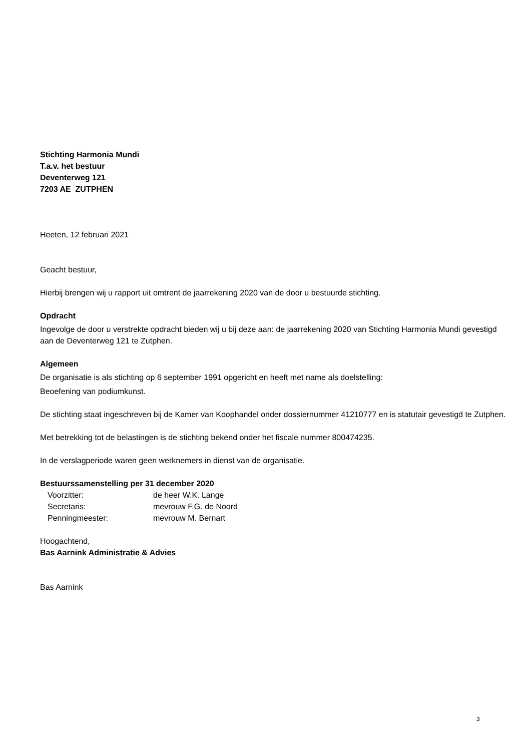Stichting Harmonia Mundi
T.a.v. het bestuur
Deventerweg 121
7203 AE ZUTPHEN
Heeten, 12 februari 2021
Geacht bestuur,
Hierbij brengen wij u rapport uit omtrent de jaarrekening 2020 van de door u bestuurde stichting.
Opdracht
Ingevolge de door u verstrekte opdracht bieden wij u bij deze aan: de jaarrekening 2020 van Stichting Harmonia Mundi gevestigd aan de Deventerweg 121 te Zutphen.
Algemeen
De organisatie is als stichting op 6 september 1991 opgericht en heeft met name als doelstelling:
Beoefening van podiumkunst.
De stichting staat ingeschreven bij de Kamer van Koophandel onder dossiernummer 41210777 en is statutair gevestigd te Zutphen.
Met betrekking tot de belastingen is de stichting bekend onder het fiscale nummer 800474235.
In de verslagperiode waren geen werknemers in dienst van de organisatie.
Bestuurssamenstelling per 31 december 2020
| Voorzitter: | de heer W.K. Lange |
| Secretaris: | mevrouw F.G. de Noord |
| Penningmeester: | mevrouw M. Bernart |
Hoogachtend,
Bas Aarnink Administratie & Advies
Bas Aarnink
3